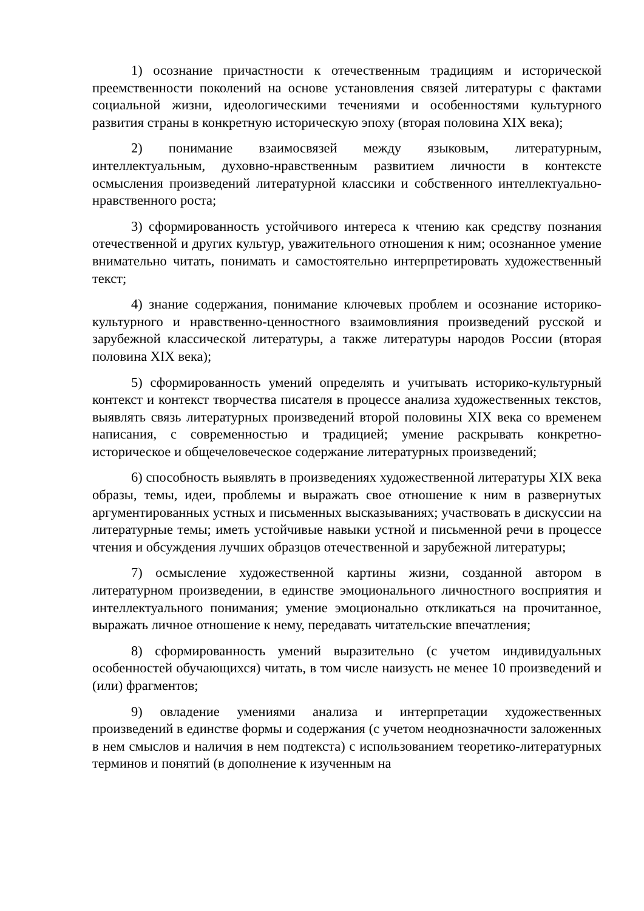1) осознание причастности к отечественным традициям и исторической преемственности поколений на основе установления связей литературы с фактами социальной жизни, идеологическими течениями и особенностями культурного развития страны в конкретную историческую эпоху (вторая половина XIX века);
2) понимание взаимосвязей между языковым, литературным, интеллектуальным, духовно-нравственным развитием личности в контексте осмысления произведений литературной классики и собственного интеллектуально-нравственного роста;
3) сформированность устойчивого интереса к чтению как средству познания отечественной и других культур, уважительного отношения к ним; осознанное умение внимательно читать, понимать и самостоятельно интерпретировать художественный текст;
4) знание содержания, понимание ключевых проблем и осознание историко-культурного и нравственно-ценностного взаимовлияния произведений русской и зарубежной классической литературы, а также литературы народов России (вторая половина XIX века);
5) сформированность умений определять и учитывать историко-культурный контекст и контекст творчества писателя в процессе анализа художественных текстов, выявлять связь литературных произведений второй половины XIX века со временем написания, с современностью и традицией; умение раскрывать конкретно-историческое и общечеловеческое содержание литературных произведений;
6) способность выявлять в произведениях художественной литературы XIX века образы, темы, идеи, проблемы и выражать свое отношение к ним в развернутых аргументированных устных и письменных высказываниях; участвовать в дискуссии на литературные темы; иметь устойчивые навыки устной и письменной речи в процессе чтения и обсуждения лучших образцов отечественной и зарубежной литературы;
7) осмысление художественной картины жизни, созданной автором в литературном произведении, в единстве эмоционального личностного восприятия и интеллектуального понимания; умение эмоционально откликаться на прочитанное, выражать личное отношение к нему, передавать читательские впечатления;
8) сформированность умений выразительно (с учетом индивидуальных особенностей обучающихся) читать, в том числе наизусть не менее 10 произведений и (или) фрагментов;
9) овладение умениями анализа и интерпретации художественных произведений в единстве формы и содержания (с учетом неоднозначности заложенных в нем смыслов и наличия в нем подтекста) с использованием теоретико-литературных терминов и понятий (в дополнение к изученным на